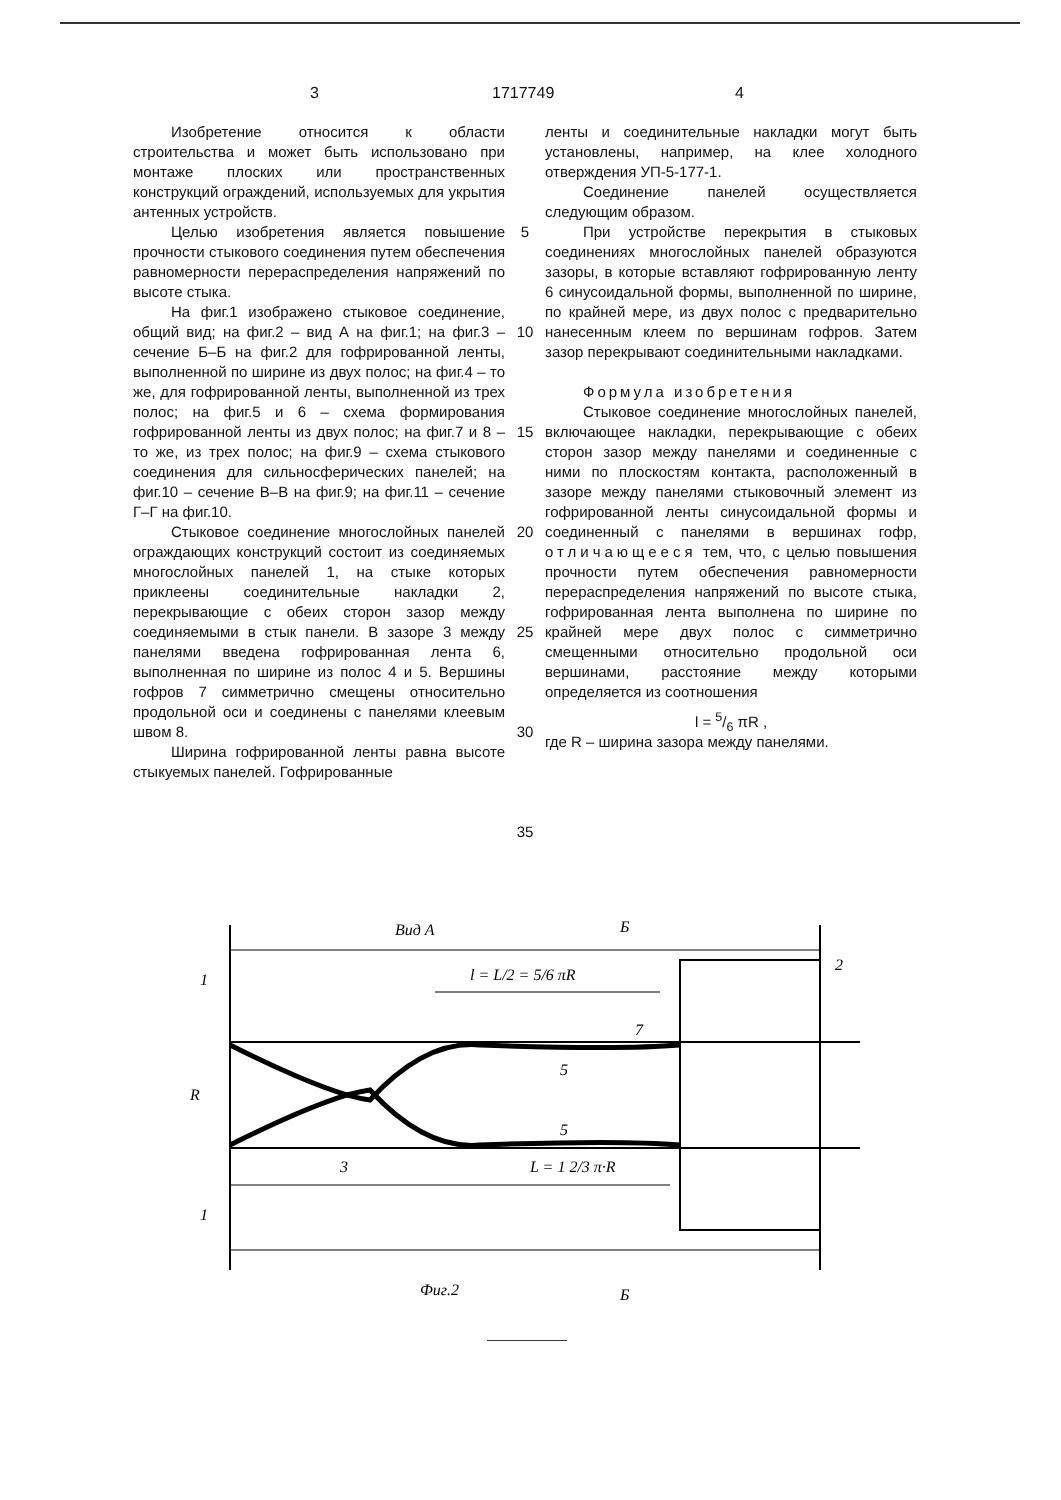3 1717749 4
Изобретение относится к области строительства и может быть использовано при монтаже плоских или пространственных конструкций ограждений, используемых для укрытия антенных устройств.
Целью изобретения является повышение прочности стыкового соединения путем обеспечения равномерности перераспределения напряжений по высоте стыка.
На фиг.1 изображено стыковое соединение, общий вид; на фиг.2 – вид А на фиг.1; на фиг.3 – сечение Б–Б на фиг.2 для гофрированной ленты, выполненной по ширине из двух полос; на фиг.4 – то же, для гофрированной ленты, выполненной из трех полос; на фиг.5 и 6 – схема формирования гофрированной ленты из двух полос; на фиг.7 и 8 – то же, из трех полос; на фиг.9 – схема стыкового соединения для сильносферических панелей; на фиг.10 – сечение В–В на фиг.9; на фиг.11 – сечение Г–Г на фиг.10.
Стыковое соединение многослойных панелей ограждающих конструкций состоит из соединяемых многослойных панелей 1, на стыке которых приклеены соединительные накладки 2, перекрывающие с обеих сторон зазор между соединяемыми в стык панели. В зазоре 3 между панелями введена гофрированная лента 6, выполненная по ширине из полос 4 и 5. Вершины гофров 7 симметрично смещены относительно продольной оси и соединены с панелями клеевым швом 8.
Ширина гофрированной ленты равна высоте стыкуемых панелей. Гофрированные
5
10
15
20
25
30
35
ленты и соединительные накладки могут быть установлены, например, на клее холодного отверждения УП-5-177-1.
Соединение панелей осуществляется следующим образом.
При устройстве перекрытия в стыковых соединениях многослойных панелей образуются зазоры, в которые вставляют гофрированную ленту 6 синусоидальной формы, выполненной по ширине, по крайней мере, из двух полос с предварительно нанесенным клеем по вершинам гофров. Затем зазор перекрывают соединительными накладками.
Формула изобретения
Стыковое соединение многослойных панелей, включающее накладки, перекрывающие с обеих сторон зазор между панелями и соединенные с ними по плоскостям контакта, расположенный в зазоре между панелями стыковочный элемент из гофрированной ленты синусоидальной формы и соединенный с панелями в вершинах гофр, отличающееся тем, что, с целью повышения прочности путем обеспечения равномерности перераспределения напряжений по высоте стыка, гофрированная лента выполнена по ширине по крайней мере двух полос с симметрично смещенными относительно продольной оси вершинами, расстояние между которыми определяется из соотношения
l = 5/6 πR ,
где R – ширина зазора между панелями.
Вид А
Б
1
2
l = L/2 = 5/6 πR
R
3
L = 1 2/3 π·R
7
5
5
1
Фиг.2
Б